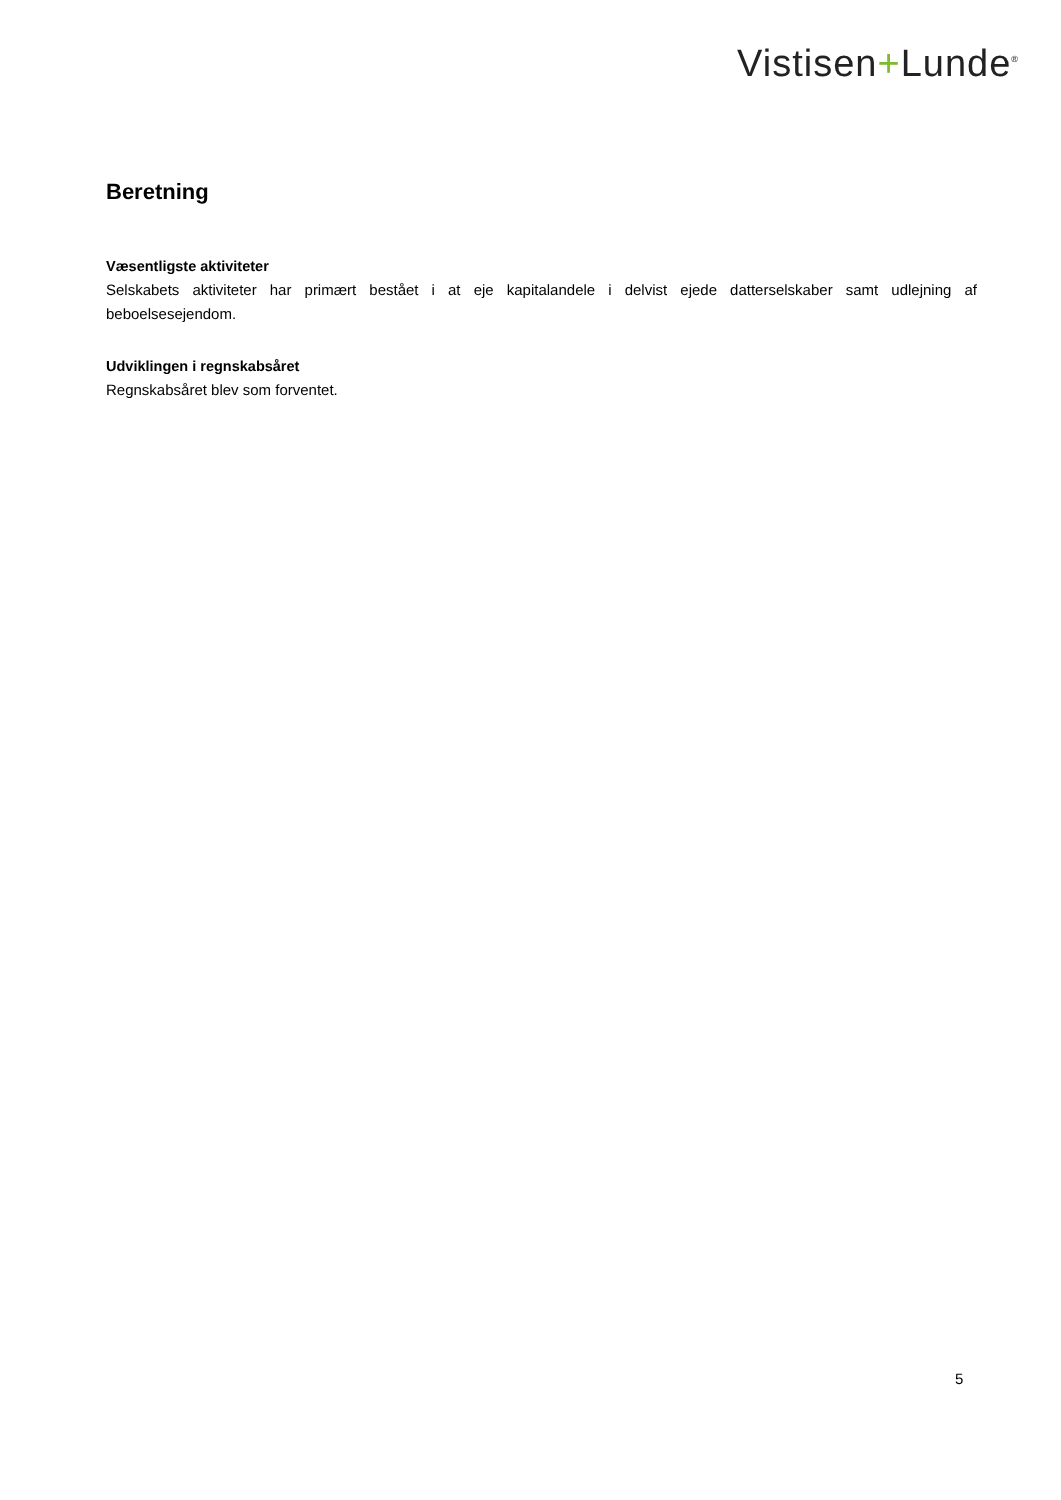Vistisen+Lunde<sup>®</sup>
Beretning
Væsentligste aktiviteter
Selskabets aktiviteter har primært bestået i at eje kapitalandele i delvist ejede datterselskaber samt udlejning af beboelsesejendom.
Udviklingen i regnskabsåret
Regnskabsåret blev som forventet.
5